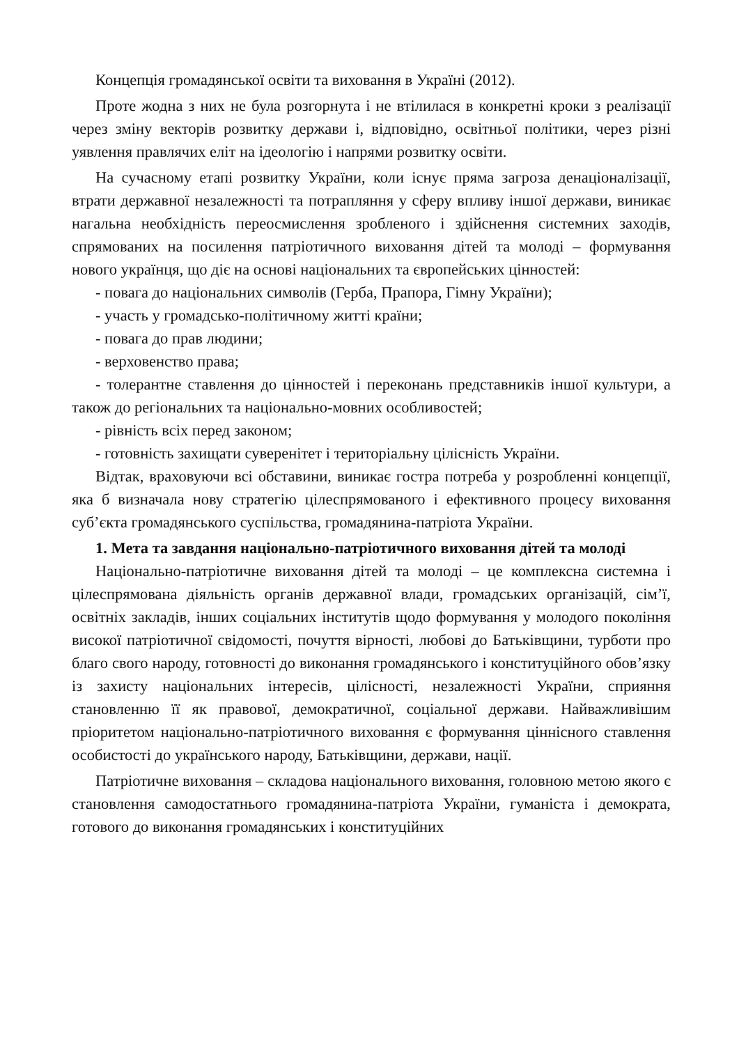Концепція громадянської освіти та виховання в Україні (2012).
Проте жодна з них не була розгорнута і не втілилася в конкретні кроки з реалізації через зміну векторів розвитку держави і, відповідно, освітньої політики, через різні уявлення правлячих еліт на ідеологію і напрями розвитку освіти.
На сучасному етапі розвитку України, коли існує пряма загроза денаціоналізації, втрати державної незалежності та потрапляння у сферу впливу іншої держави, виникає нагальна необхідність переосмислення зробленого і здійснення системних заходів, спрямованих на посилення патріотичного виховання дітей та молоді – формування нового українця, що діє на основі національних та європейських цінностей:
- повага до національних символів (Герба, Прапора, Гімну України);
- участь у громадсько-політичному житті країни;
- повага до прав людини;
- верховенство права;
- толерантне ставлення до цінностей і переконань представників іншої культури, а також до регіональних та національно-мовних особливостей;
- рівність всіх перед законом;
- готовність захищати суверенітет і територіальну цілісність України.
Відтак, враховуючи всі обставини, виникає гостра потреба у розробленні концепції, яка б визначала нову стратегію цілеспрямованого і ефективного процесу виховання суб’єкта громадянського суспільства, громадянина-патріота України.
1. Мета та завдання національно-патріотичного виховання дітей та молоді
Національно-патріотичне виховання дітей та молоді – це комплексна системна і цілеспрямована діяльність органів державної влади, громадських організацій, сім’ї, освітніх закладів, інших соціальних інститутів щодо формування у молодого покоління високої патріотичної свідомості, почуття вірності, любові до Батьківщини, турботи про благо свого народу, готовності до виконання громадянського і конституційного обов’язку із захисту національних інтересів, цілісності, незалежності України, сприяння становленню її як правової, демократичної, соціальної держави. Найважливішим пріоритетом національно-патріотичного виховання є формування ціннісного ставлення особистості до українського народу, Батьківщини, держави, нації.
Патріотичне виховання – складова національного виховання, головною метою якого є становлення самодостатнього громадянина-патріота України, гуманіста і демократа, готового до виконання громадянських і конституційних